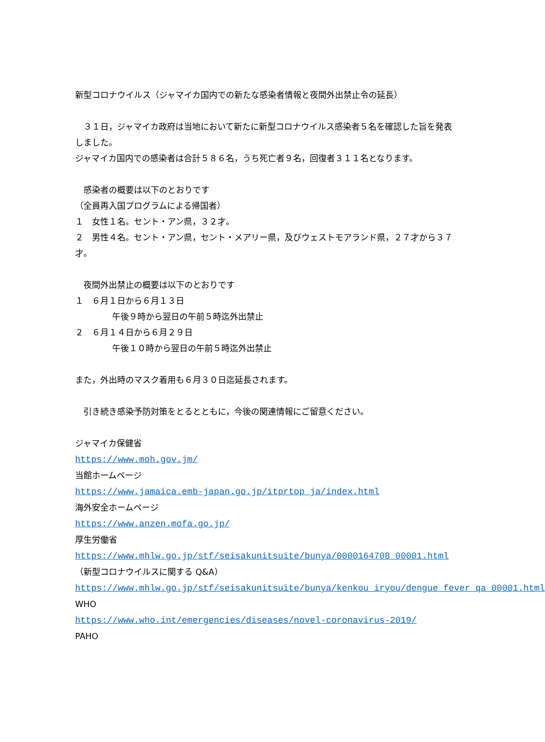新型コロナウイルス（ジャマイカ国内での新たな感染者情報と夜間外出禁止令の延長）
　３１日，ジャマイカ政府は当地において新たに新型コロナウイルス感染者５名を確認した旨を発表しました。
ジャマイカ国内での感染者は合計５８６名，うち死亡者９名，回復者３１１名となります。
　感染者の概要は以下のとおりです
（全員再入国プログラムによる帰国者）
１　女性１名。セント・アン県，３２才。
２　男性４名。セント・アン県，セント・メアリー県，及びウェストモアランド県，２７才から３７才。
　夜間外出禁止の概要は以下のとおりです
１　６月１日から６月１３日
午後９時から翌日の午前５時迄外出禁止
２　６月１４日から６月２９日
午後１０時から翌日の午前５時迄外出禁止
また，外出時のマスク着用も６月３０日迄延長されます。
　引き続き感染予防対策をとるとともに，今後の関連情報にご留意ください。
ジャマイカ保健省
https://www.moh.gov.jm/
当館ホームページ
https://www.jamaica.emb-japan.go.jp/itprtop_ja/index.html
海外安全ホームページ
https://www.anzen.mofa.go.jp/
厚生労働省
https://www.mhlw.go.jp/stf/seisakunitsuite/bunya/0000164708_00001.html
（新型コロナウイルスに関する Q&A）
https://www.mhlw.go.jp/stf/seisakunitsuite/bunya/kenkou_iryou/dengue_fever_qa_00001.html
WHO
https://www.who.int/emergencies/diseases/novel-coronavirus-2019/
PAHO